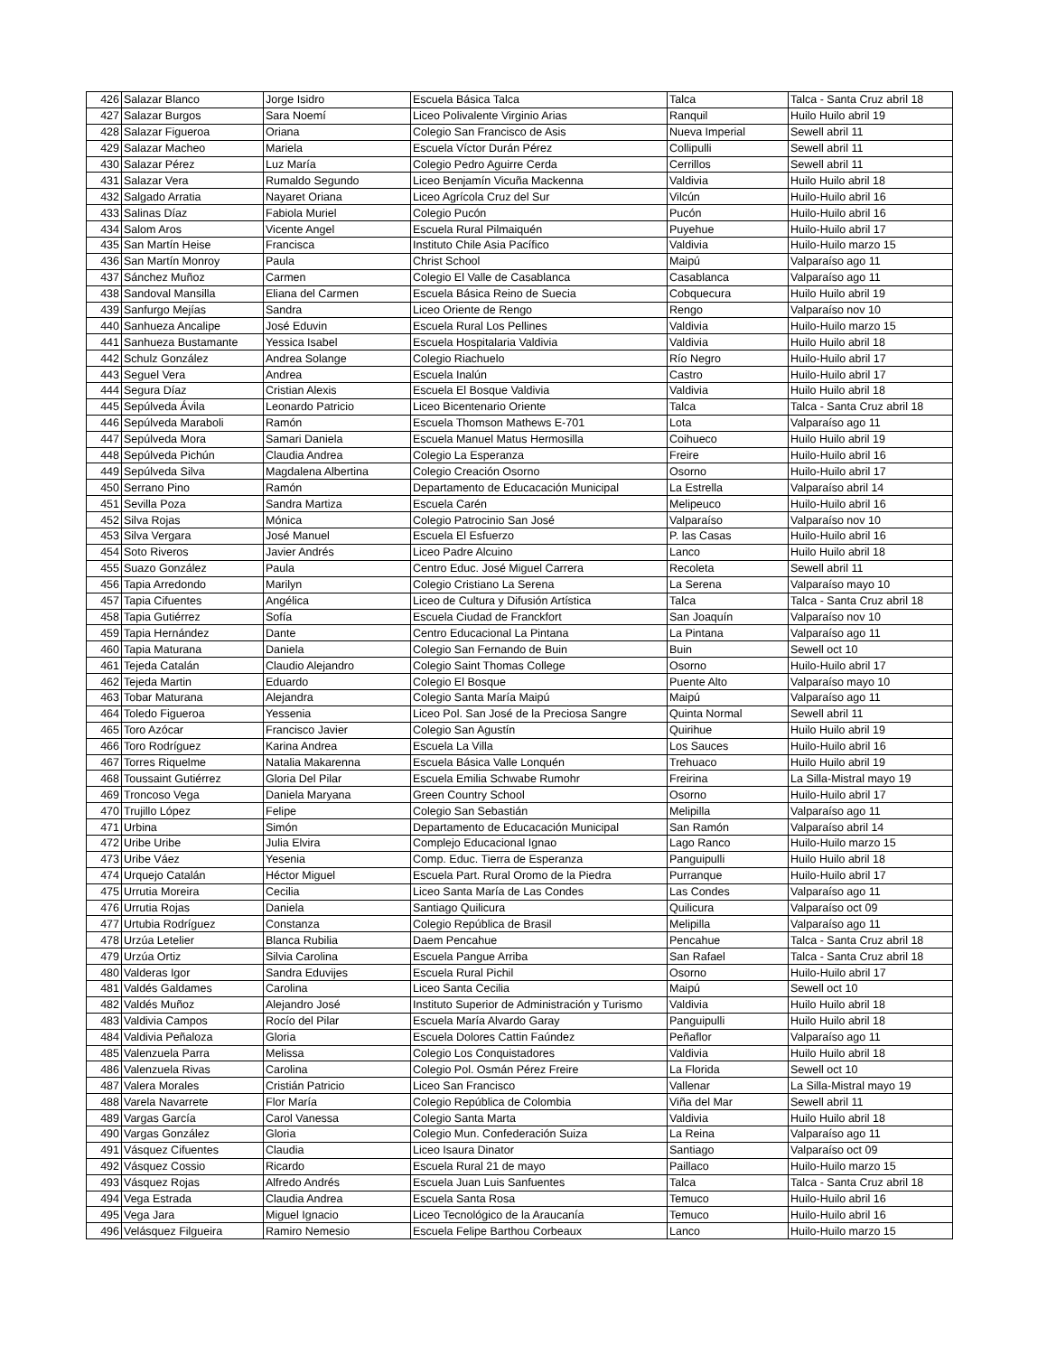| 426 | Salazar Blanco | Jorge Isidro | Escuela Básica Talca | Talca | Talca - Santa Cruz abril 18 |
| 427 | Salazar Burgos | Sara Noemí | Liceo Polivalente Virginio Arias | Ranquil | Huilo Huilo abril 19 |
| 428 | Salazar Figueroa | Oriana | Colegio San Francisco de Asis | Nueva Imperial | Sewell abril 11 |
| 429 | Salazar Macheo | Mariela | Escuela Víctor Durán Pérez | Collipulli | Sewell abril 11 |
| 430 | Salazar Pérez | Luz María | Colegio Pedro Aguirre Cerda | Cerrillos | Sewell abril 11 |
| 431 | Salazar Vera | Rumaldo Segundo | Liceo Benjamín Vicuña Mackenna | Valdivia | Huilo Huilo abril 18 |
| 432 | Salgado Arratia | Nayaret Oriana | Liceo Agrícola Cruz del Sur | Vilcún | Huilo-Huilo abril 16 |
| 433 | Salinas Díaz | Fabiola Muriel | Colegio Pucón | Pucón | Huilo-Huilo abril 16 |
| 434 | Salom Aros | Vicente Angel | Escuela Rural Pilmaiquén | Puyehue | Huilo-Huilo abril 17 |
| 435 | San Martín Heise | Francisca | Instituto Chile Asia Pacífico | Valdivia | Huilo-Huilo marzo 15 |
| 436 | San Martín Monroy | Paula | Christ School | Maipú | Valparaíso ago 11 |
| 437 | Sánchez Muñoz | Carmen | Colegio El Valle de Casablanca | Casablanca | Valparaíso ago 11 |
| 438 | Sandoval Mansilla | Eliana del Carmen | Escuela Básica Reino de Suecia | Cobquecura | Huilo Huilo abril 19 |
| 439 | Sanfurgo Mejías | Sandra | Liceo Oriente de Rengo | Rengo | Valparaíso nov 10 |
| 440 | Sanhueza Ancalipe | José Eduvin | Escuela Rural Los Pellines | Valdivia | Huilo-Huilo marzo 15 |
| 441 | Sanhueza Bustamante | Yessica Isabel | Escuela Hospitalaria Valdivia | Valdivia | Huilo Huilo abril 18 |
| 442 | Schulz González | Andrea Solange | Colegio Riachuelo | Río Negro | Huilo-Huilo abril 17 |
| 443 | Seguel Vera | Andrea | Escuela Inalún | Castro | Huilo-Huilo abril 17 |
| 444 | Segura Díaz | Cristian Alexis | Escuela El Bosque Valdivia | Valdivia | Huilo Huilo abril 18 |
| 445 | Sepúlveda Ávila | Leonardo Patricio | Liceo Bicentenario Oriente | Talca | Talca - Santa Cruz abril 18 |
| 446 | Sepúlveda Maraboli | Ramón | Escuela Thomson Mathews E-701 | Lota | Valparaíso ago 11 |
| 447 | Sepúlveda Mora | Samari Daniela | Escuela Manuel Matus Hermosilla | Coihueco | Huilo Huilo abril 19 |
| 448 | Sepúlveda Pichún | Claudia Andrea | Colegio La Esperanza | Freire | Huilo-Huilo abril 16 |
| 449 | Sepúlveda Silva | Magdalena Albertina | Colegio Creación Osorno | Osorno | Huilo-Huilo abril 17 |
| 450 | Serrano Pino | Ramón | Departamento de Educacación Municipal | La Estrella | Valparaíso abril 14 |
| 451 | Sevilla Poza | Sandra Martiza | Escuela Carén | Melipeuco | Huilo-Huilo abril 16 |
| 452 | Silva Rojas | Mónica | Colegio Patrocinio San José | Valparaíso | Valparaíso nov 10 |
| 453 | Silva Vergara | José Manuel | Escuela El Esfuerzo | P. las Casas | Huilo-Huilo abril 16 |
| 454 | Soto Riveros | Javier Andrés | Liceo Padre Alcuino | Lanco | Huilo Huilo abril 18 |
| 455 | Suazo González | Paula | Centro Educ. José Miguel Carrera | Recoleta | Sewell abril 11 |
| 456 | Tapia Arredondo | Marilyn | Colegio Cristiano La Serena | La Serena | Valparaíso mayo 10 |
| 457 | Tapia Cifuentes | Angélica | Liceo de Cultura y Difusión Artística | Talca | Talca - Santa Cruz abril 18 |
| 458 | Tapia Gutiérrez | Sofía | Escuela Ciudad de Franckfort | San Joaquín | Valparaíso nov 10 |
| 459 | Tapia Hernández | Dante | Centro Educacional La Pintana | La Pintana | Valparaíso ago 11 |
| 460 | Tapia Maturana | Daniela | Colegio San Fernando de Buin | Buin | Sewell oct 10 |
| 461 | Tejeda Catalán | Claudio Alejandro | Colegio Saint Thomas College | Osorno | Huilo-Huilo abril 17 |
| 462 | Tejeda Martin | Eduardo | Colegio El Bosque | Puente Alto | Valparaíso mayo 10 |
| 463 | Tobar Maturana | Alejandra | Colegio Santa María Maipú | Maipú | Valparaíso ago 11 |
| 464 | Toledo Figueroa | Yessenia | Liceo Pol. San José de la Preciosa Sangre | Quinta Normal | Sewell abril 11 |
| 465 | Toro Azócar | Francisco Javier | Colegio San Agustín | Quirihue | Huilo Huilo abril 19 |
| 466 | Toro Rodríguez | Karina Andrea | Escuela La Villa | Los Sauces | Huilo-Huilo abril 16 |
| 467 | Torres Riquelme | Natalia Makarenna | Escuela Básica Valle Lonquén | Trehuaco | Huilo Huilo abril 19 |
| 468 | Toussaint Gutiérrez | Gloria Del Pilar | Escuela Emilia Schwabe Rumohr | Freirina | La Silla-Mistral mayo 19 |
| 469 | Troncoso Vega | Daniela Maryana | Green Country School | Osorno | Huilo-Huilo abril 17 |
| 470 | Trujillo López | Felipe | Colegio San Sebastián | Melipilla | Valparaíso ago 11 |
| 471 | Urbina | Simón | Departamento de Educacación Municipal | San Ramón | Valparaíso abril 14 |
| 472 | Uribe Uribe | Julia Elvira | Complejo Educacional Ignao | Lago Ranco | Huilo-Huilo marzo 15 |
| 473 | Uribe Váez | Yesenia | Comp. Educ. Tierra de Esperanza | Panguipulli | Huilo Huilo abril 18 |
| 474 | Urquejo Catalán | Héctor Miguel | Escuela Part. Rural Oromo de la Piedra | Purranque | Huilo-Huilo abril 17 |
| 475 | Urrutia Moreira | Cecilia | Liceo Santa María de Las Condes | Las Condes | Valparaíso ago 11 |
| 476 | Urrutia Rojas | Daniela | Santiago Quilicura | Quilicura | Valparaíso oct 09 |
| 477 | Urtubia Rodríguez | Constanza | Colegio República de Brasil | Melipilla | Valparaíso ago 11 |
| 478 | Urzúa Letelier | Blanca Rubilia | Daem Pencahue | Pencahue | Talca - Santa Cruz abril 18 |
| 479 | Urzúa Ortiz | Silvia Carolina | Escuela Pangue Arriba | San Rafael | Talca - Santa Cruz abril 18 |
| 480 | Valderas Igor | Sandra Eduvijes | Escuela Rural Pichil | Osorno | Huilo-Huilo abril 17 |
| 481 | Valdés Galdames | Carolina | Liceo Santa Cecilia | Maipú | Sewell oct 10 |
| 482 | Valdés Muñoz | Alejandro José | Instituto Superior de Administración y Turismo | Valdivia | Huilo Huilo abril 18 |
| 483 | Valdivia Campos | Rocío del Pilar | Escuela María Alvardo Garay | Panguipulli | Huilo Huilo abril 18 |
| 484 | Valdivia Peñaloza | Gloria | Escuela Dolores Cattin Faúndez | Peñaflor | Valparaíso ago 11 |
| 485 | Valenzuela Parra | Melissa | Colegio Los Conquistadores | Valdivia | Huilo Huilo abril 18 |
| 486 | Valenzuela Rivas | Carolina | Colegio Pol. Osmán Pérez Freire | La Florida | Sewell oct 10 |
| 487 | Valera Morales | Cristián Patricio | Liceo San Francisco | Vallenar | La Silla-Mistral mayo 19 |
| 488 | Varela Navarrete | Flor María | Colegio República de Colombia | Viña del Mar | Sewell abril 11 |
| 489 | Vargas García | Carol Vanessa | Colegio Santa Marta | Valdivia | Huilo Huilo abril 18 |
| 490 | Vargas González | Gloria | Colegio Mun. Confederación Suiza | La Reina | Valparaíso ago 11 |
| 491 | Vásquez Cifuentes | Claudia | Liceo Isaura Dinator | Santiago | Valparaíso oct 09 |
| 492 | Vásquez Cossio | Ricardo | Escuela Rural 21 de mayo | Paillaco | Huilo-Huilo marzo 15 |
| 493 | Vásquez Rojas | Alfredo Andrés | Escuela Juan Luis Sanfuentes | Talca | Talca - Santa Cruz abril 18 |
| 494 | Vega Estrada | Claudia Andrea | Escuela Santa Rosa | Temuco | Huilo-Huilo abril 16 |
| 495 | Vega Jara | Miguel Ignacio | Liceo Tecnológico de la Araucanía | Temuco | Huilo-Huilo abril 16 |
| 496 | Velásquez Filgueira | Ramiro Nemesio | Escuela Felipe Barthou Corbeaux | Lanco | Huilo-Huilo marzo 15 |